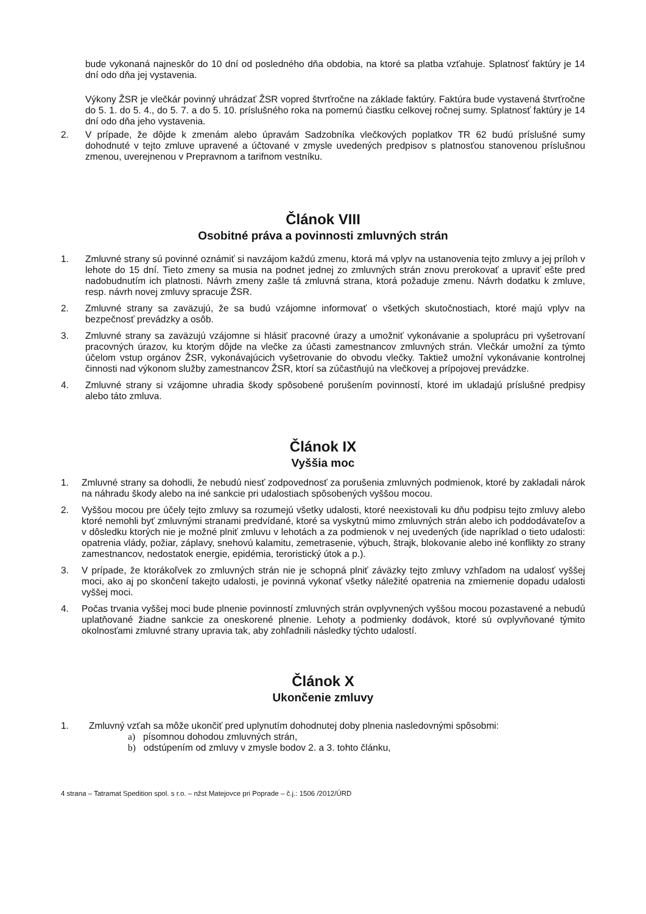bude vykonaná najneskôr do 10 dní od posledného dňa obdobia, na ktoré sa platba vzťahuje. Splatnosť faktúry je 14 dní odo dňa jej vystavenia.
Výkony ŽSR je vlečkár povinný uhrádzať ŽSR vopred štvrťročne na základe faktúry. Faktúra bude vystavená štvrťročne do 5. 1. do 5. 4., do 5. 7. a do 5. 10. príslušného roka na pomernú čiastku celkovej ročnej sumy. Splatnosť faktúry je 14 dní odo dňa jeho vystavenia.
2. V prípade, že dôjde k zmenám alebo úpravám Sadzobníka vlečkových poplatkov TR 62 budú príslušné sumy dohodnuté v tejto zmluve upravené a účtované v zmysle uvedených predpisov s platnosťou stanovenou príslušnou zmenou, uverejnenou v Prepravnom a tarifnom vestníku.
Článok VIII
Osobitné práva a povinnosti zmluvných strán
1. Zmluvné strany sú povinné oznámiť si navzájom každú zmenu, ktorá má vplyv na ustanovenia tejto zmluvy a jej príloh v lehote do 15 dní. Tieto zmeny sa musia na podnet jednej zo zmluvných strán znovu prerokovať a upraviť ešte pred nadobudnutím ich platnosti. Návrh zmeny zašle tá zmluvná strana, ktorá požaduje zmenu. Návrh dodatku k zmluve, resp. návrh novej zmluvy spracuje ŽSR.
2. Zmluvné strany sa zaväzujú, že sa budú vzájomne informovať o všetkých skutočnostiach, ktoré majú vplyv na bezpečnosť prevádzky a osôb.
3. Zmluvné strany sa zaväzujú vzájomne si hlásiť pracovné úrazy a umožniť vykonávanie a spoluprácu pri vyšetrovaní pracovných úrazov, ku ktorým dôjde na vlečke za účasti zamestnancov zmluvných strán. Vlečkár umožní za týmto účelom vstup orgánov ŽSR, vykonávajúcich vyšetrovanie do obvodu vlečky. Taktiež umožní vykonávanie kontrolnej činnosti nad výkonom služby zamestnancov ŽSR, ktorí sa zúčastňujú na vlečkovej a prípojovej prevádzke.
4. Zmluvné strany si vzájomne uhradia škody spôsobené porušením povinností, ktoré im ukladajú príslušné predpisy alebo táto zmluva.
Článok IX
Vyššia moc
1. Zmluvné strany sa dohodli, že nebudú niesť zodpovednosť za porušenia zmluvných podmienok, ktoré by zakladali nárok na náhradu škody alebo na iné sankcie pri udalostiach spôsobených vyššou mocou.
2. Vyššou mocou pre účely tejto zmluvy sa rozumejú všetky udalosti, ktoré neexistovali ku dňu podpisu tejto zmluvy alebo ktoré nemohli byť zmluvnými stranami predvídané, ktoré sa vyskytnú mimo zmluvných strán alebo ich poddodávateľov a v dôsledku ktorých nie je možné plniť zmluvu v lehotách a za podmienok v nej uvedených (ide napríklad o tieto udalosti: opatrenia vlády, požiar, záplavy, snehovú kalamitu, zemetrasenie, výbuch, štrajk, blokovanie alebo iné konflikty zo strany zamestnancov, nedostatok energie, epidémia, teroristický útok a p.).
3. V prípade, že ktorákoľvek zo zmluvných strán nie je schopná plniť záväzky tejto zmluvy vzhľadom na udalosť vyššej moci, ako aj po skončení takejto udalosti, je povinná vykonať všetky náležité opatrenia na zmiernenie dopadu udalosti vyššej moci.
4. Počas trvania vyššej moci bude plnenie povinností zmluvných strán ovplyvnených vyššou mocou pozastavené a nebudú uplatňované žiadne sankcie za oneskorené plnenie. Lehoty a podmienky dodávok, ktoré sú ovplyvňované týmito okolnosťami zmluvné strany upravia tak, aby zohľadnili následky týchto udalostí.
Článok X
Ukončenie zmluvy
1. Zmluvný vzťah sa môže ukončiť pred uplynutím dohodnutej doby plnenia nasledovnými spôsobmi:
a) písomnou dohodou zmluvných strán,
b) odstúpením od zmluvy v zmysle bodov 2. a 3. tohto článku,
4 strana – Tatramat Spedition spol. s r.o. – nžst Matejovce pri Poprade – č.j.: 1506 /2012/ÚRD